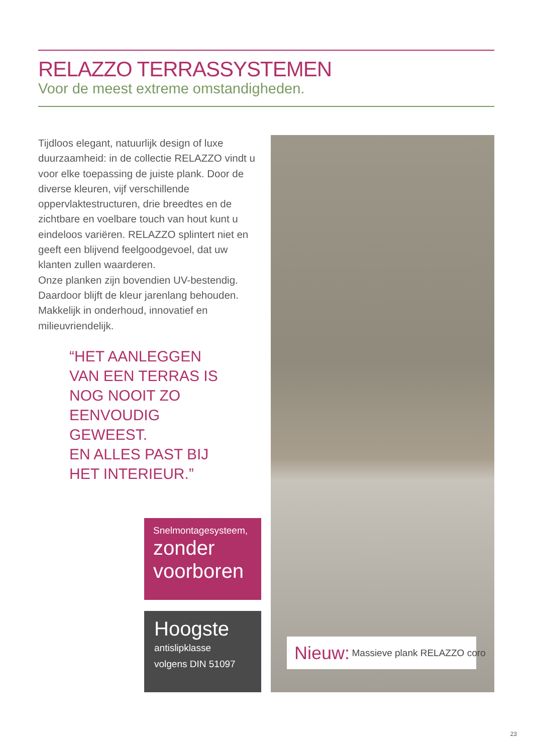RELAZZO TERRASSYSTEMEN
Voor de meest extreme omstandigheden.
Tijdloos elegant, natuurlijk design of luxe duurzaamheid: in de collectie RELAZZO vindt u voor elke toepassing de juiste plank. Door de diverse kleuren, vijf verschillende oppervlaktestructuren, drie breedtes en de zichtbare en voelbare touch van hout kunt u eindeloos variëren. RELAZZO splintert niet en geeft een blijvend feelgoodgevoel, dat uw klanten zullen waarderen.
Onze planken zijn bovendien UV-bestendig. Daardoor blijft de kleur jarenlang behouden. Makkelijk in onderhoud, innovatief en milieuvriendelijk.
“HET AANLEGGEN VAN EEN TERRAS IS NOG NOOIT ZO EENVOUDIG GEWEEST.
EN ALLES PAST BIJ HET INTERIEUR.”
Snelmontagesysteem,
zonder
voorboren
Hoogste
antislipklasse
volgens DIN 51097
Nieuw: Massieve plank RELAZZO coro
23